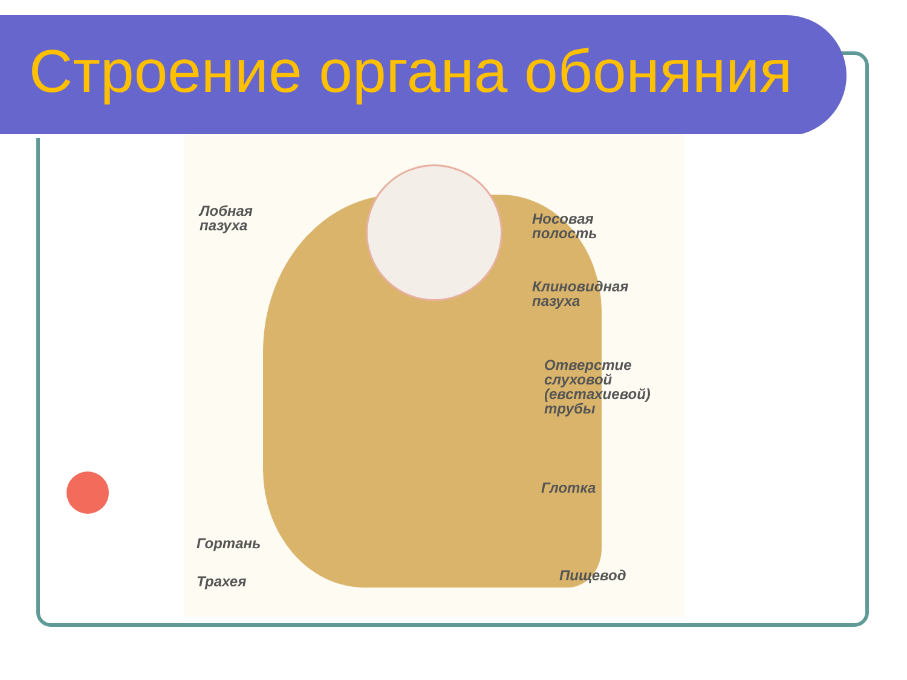Строение органа обоняния
Лобная
пазуха
Носовая
полость
Клиновидная
пазуха
Отверстие
слуховой
(евстахиевой)
трубы
Глотка
Гортань
Трахея Пищевод